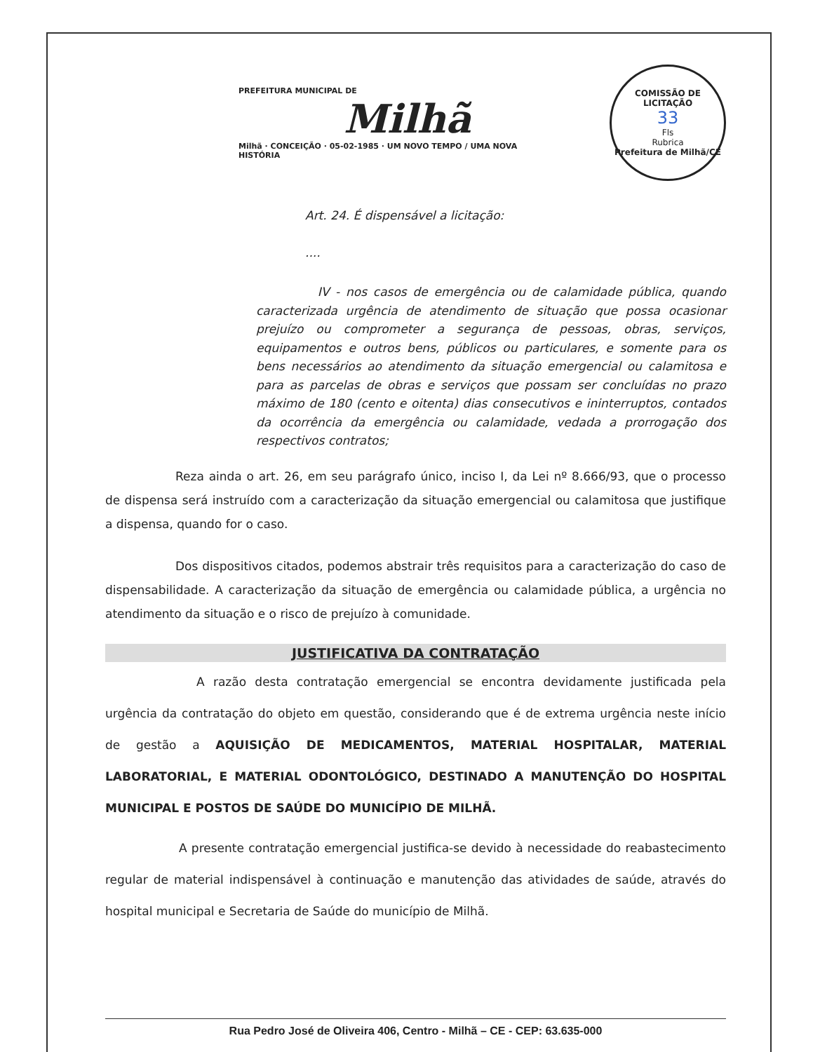PREFEITURA MUNICIPAL DE
Milhã
Milhã · CONCEIÇÃO · 05-02-1985 · UM NOVO TEMPO / UMA NOVA HISTÓRIA
COMISSÃO DE LICITAÇÃO
33
Fls
Rubrica
Prefeitura de Milhã/CE
Art. 24. É dispensável a licitação:
....
IV - nos casos de emergência ou de calamidade pública, quando caracterizada urgência de atendimento de situação que possa ocasionar prejuízo ou comprometer a segurança de pessoas, obras, serviços, equipamentos e outros bens, públicos ou particulares, e somente para os bens necessários ao atendimento da situação emergencial ou calamitosa e para as parcelas de obras e serviços que possam ser concluídas no prazo máximo de 180 (cento e oitenta) dias consecutivos e ininterruptos, contados da ocorrência da emergência ou calamidade, vedada a prorrogação dos respectivos contratos;
Reza ainda o art. 26, em seu parágrafo único, inciso I, da Lei nº 8.666/93, que o processo de dispensa será instruído com a caracterização da situação emergencial ou calamitosa que justifique a dispensa, quando for o caso.
Dos dispositivos citados, podemos abstrair três requisitos para a caracterização do caso de dispensabilidade. A caracterização da situação de emergência ou calamidade pública, a urgência no atendimento da situação e o risco de prejuízo à comunidade.
JUSTIFICATIVA DA CONTRATAÇÃO
A razão desta contratação emergencial se encontra devidamente justificada pela urgência da contratação do objeto em questão, considerando que é de extrema urgência neste início de gestão a AQUISIÇÃO DE MEDICAMENTOS, MATERIAL HOSPITALAR, MATERIAL LABORATORIAL, E MATERIAL ODONTOLÓGICO, DESTINADO A MANUTENÇÃO DO HOSPITAL MUNICIPAL E POSTOS DE SAÚDE DO MUNICÍPIO DE MILHÃ.
A presente contratação emergencial justifica-se devido à necessidade do reabastecimento regular de material indispensável à continuação e manutenção das atividades de saúde, através do hospital municipal e Secretaria de Saúde do município de Milhã.
Rua Pedro José de Oliveira 406, Centro - Milhã – CE - CEP: 63.635-000